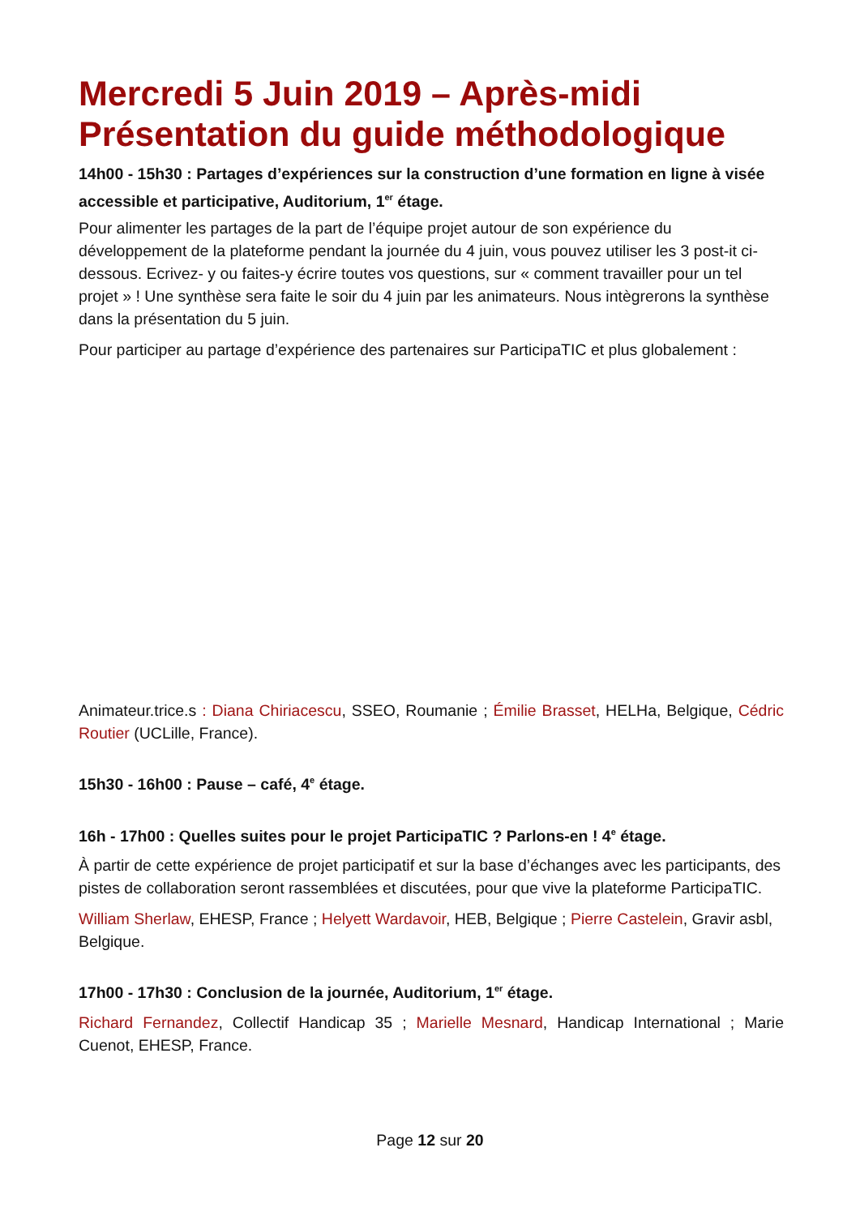Mercredi 5 Juin 2019 – Après-midi Présentation du guide méthodologique
14h00 - 15h30 : Partages d’expériences sur la construction d’une formation en ligne à visée accessible et participative, Auditorium, 1<sup>er</sup> étage.
Pour alimenter les partages de la part de l’équipe projet autour de son expérience du développement de la plateforme pendant la journée du 4 juin, vous pouvez utiliser les 3 post-it ci-dessous. Ecrivez- y ou faites-y écrire toutes vos questions, sur « comment travailler pour un tel projet » ! Une synthèse sera faite le soir du 4 juin par les animateurs. Nous intègrerons la synthèse dans la présentation du 5 juin.
Pour participer au partage d’expérience des partenaires sur ParticipaTIC et plus globalement :
Animateur.trice.s : Diana Chiriacescu, SSEO, Roumanie ; Émilie Brasset, HELHa, Belgique, Cédric Routier (UCLille, France).
15h30 - 16h00 : Pause – café, 4<sup>e</sup> étage.
16h - 17h00 : Quelles suites pour le projet ParticipaTIC ? Parlons-en ! 4<sup>e</sup> étage.
À partir de cette expérience de projet participatif et sur la base d’échanges avec les participants, des pistes de collaboration seront rassemblées et discutées, pour que vive la plateforme ParticipaTIC.
William Sherlaw, EHESP, France ; Helyett Wardavoir, HEB, Belgique ; Pierre Castelein, Gravir asbl, Belgique.
17h00 - 17h30 : Conclusion de la journée, Auditorium, 1<sup>er</sup> étage.
Richard Fernandez, Collectif Handicap 35 ; Marielle Mesnard, Handicap International ; Marie Cuenot, EHESP, France.
Page 12 sur 20